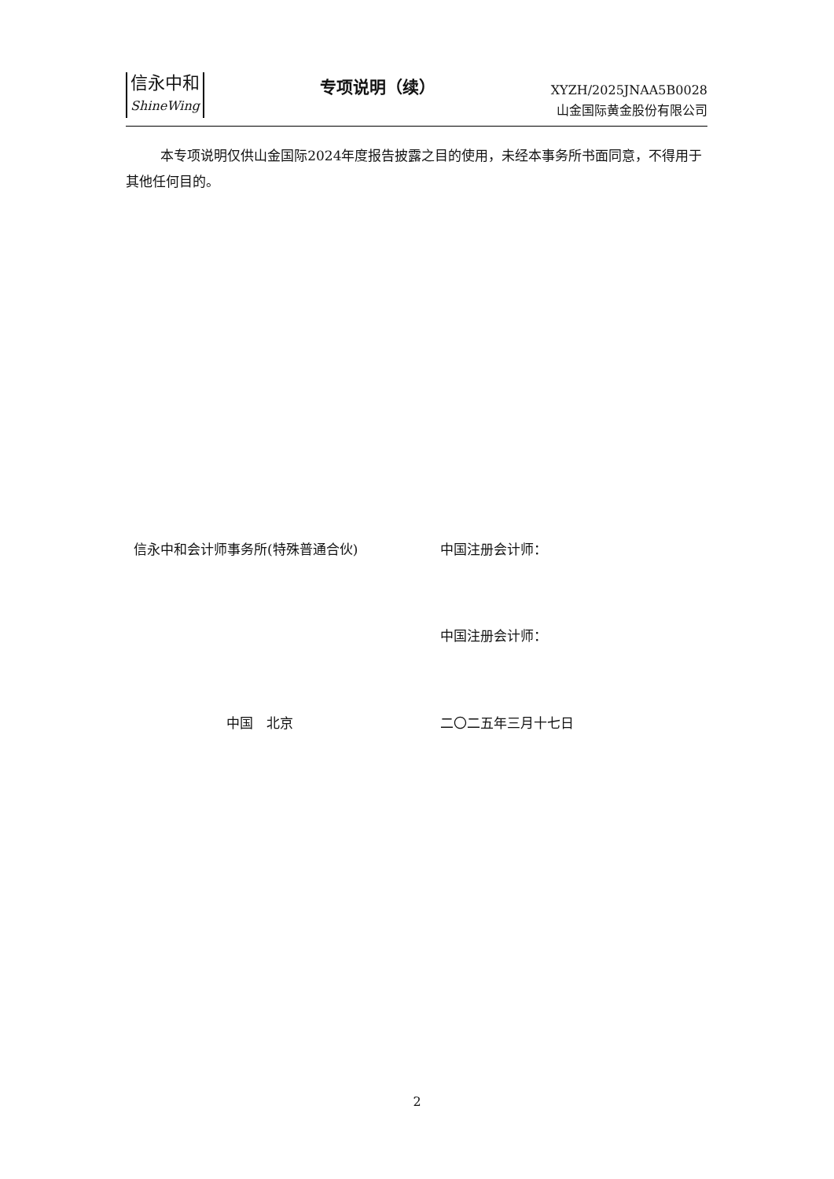信永中和
ShineWing
专项说明（续）
XYZH/2025JNAA5B0028
山金国际黄金股份有限公司
本专项说明仅供山金国际2024年度报告披露之目的使用，未经本事务所书面同意，不得用于其他任何目的。
信永中和会计师事务所(特殊普通合伙) 中国注册会计师：
中国注册会计师：
中国　北京 二〇二五年三月十七日
2